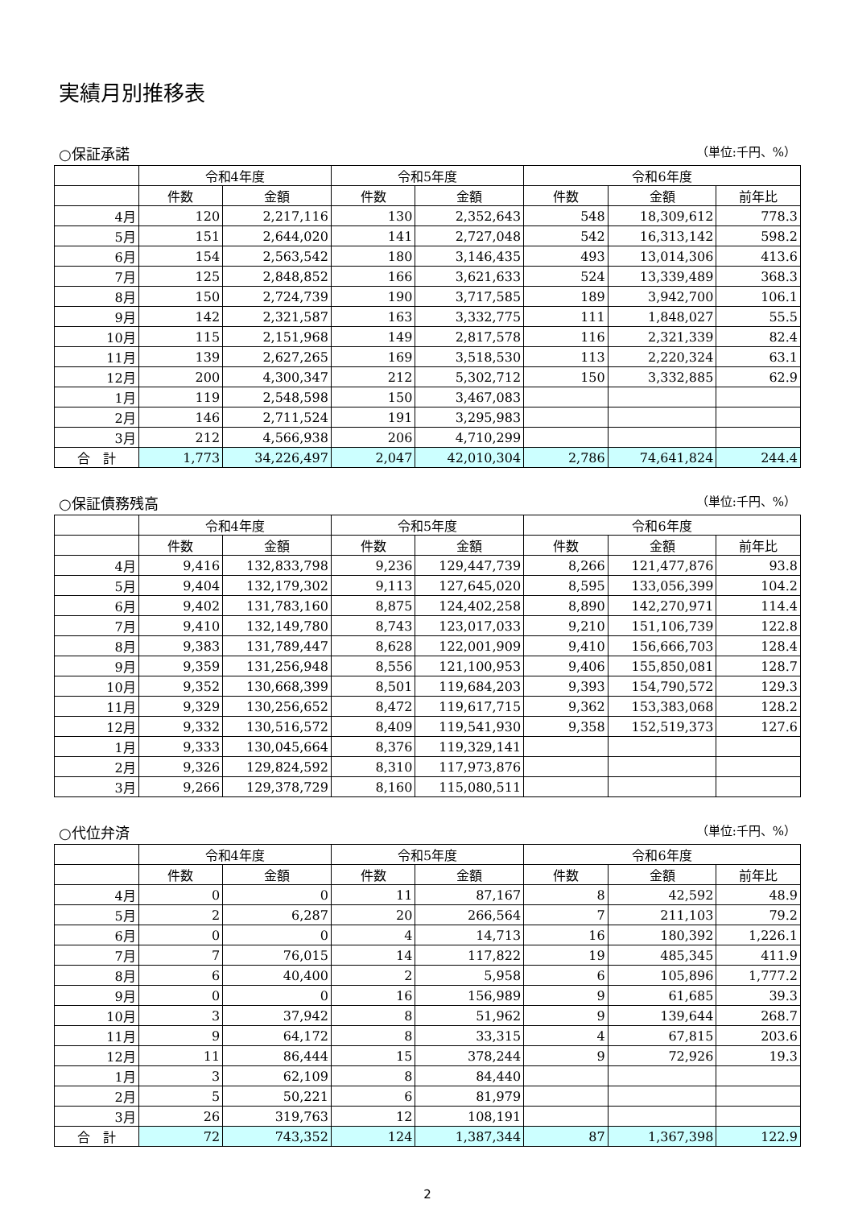実績月別推移表
○保証承諾 （単位:千円、%）
| | 令和4年度 | | 令和5年度 | | 令和6年度 | | |
| --- | --- | --- | --- | --- | --- | --- | --- |
| | 件数 | 金額 | 件数 | 金額 | 件数 | 金額 | 前年比 |
| 4月 | 120 | 2,217,116 | 130 | 2,352,643 | 548 | 18,309,612 | 778.3 |
| 5月 | 151 | 2,644,020 | 141 | 2,727,048 | 542 | 16,313,142 | 598.2 |
| 6月 | 154 | 2,563,542 | 180 | 3,146,435 | 493 | 13,014,306 | 413.6 |
| 7月 | 125 | 2,848,852 | 166 | 3,621,633 | 524 | 13,339,489 | 368.3 |
| 8月 | 150 | 2,724,739 | 190 | 3,717,585 | 189 | 3,942,700 | 106.1 |
| 9月 | 142 | 2,321,587 | 163 | 3,332,775 | 111 | 1,848,027 | 55.5 |
| 10月 | 115 | 2,151,968 | 149 | 2,817,578 | 116 | 2,321,339 | 82.4 |
| 11月 | 139 | 2,627,265 | 169 | 3,518,530 | 113 | 2,220,324 | 63.1 |
| 12月 | 200 | 4,300,347 | 212 | 5,302,712 | 150 | 3,332,885 | 62.9 |
| 1月 | 119 | 2,548,598 | 150 | 3,467,083 | | | |
| 2月 | 146 | 2,711,524 | 191 | 3,295,983 | | | |
| 3月 | 212 | 4,566,938 | 206 | 4,710,299 | | | |
| 合 計 | 1,773 | 34,226,497 | 2,047 | 42,010,304 | 2,786 | 74,641,824 | 244.4 |
○保証債務残高 （単位:千円、%）
| | 令和4年度 | | 令和5年度 | | 令和6年度 | | |
| --- | --- | --- | --- | --- | --- | --- | --- |
| | 件数 | 金額 | 件数 | 金額 | 件数 | 金額 | 前年比 |
| 4月 | 9,416 | 132,833,798 | 9,236 | 129,447,739 | 8,266 | 121,477,876 | 93.8 |
| 5月 | 9,404 | 132,179,302 | 9,113 | 127,645,020 | 8,595 | 133,056,399 | 104.2 |
| 6月 | 9,402 | 131,783,160 | 8,875 | 124,402,258 | 8,890 | 142,270,971 | 114.4 |
| 7月 | 9,410 | 132,149,780 | 8,743 | 123,017,033 | 9,210 | 151,106,739 | 122.8 |
| 8月 | 9,383 | 131,789,447 | 8,628 | 122,001,909 | 9,410 | 156,666,703 | 128.4 |
| 9月 | 9,359 | 131,256,948 | 8,556 | 121,100,953 | 9,406 | 155,850,081 | 128.7 |
| 10月 | 9,352 | 130,668,399 | 8,501 | 119,684,203 | 9,393 | 154,790,572 | 129.3 |
| 11月 | 9,329 | 130,256,652 | 8,472 | 119,617,715 | 9,362 | 153,383,068 | 128.2 |
| 12月 | 9,332 | 130,516,572 | 8,409 | 119,541,930 | 9,358 | 152,519,373 | 127.6 |
| 1月 | 9,333 | 130,045,664 | 8,376 | 119,329,141 | | | |
| 2月 | 9,326 | 129,824,592 | 8,310 | 117,973,876 | | | |
| 3月 | 9,266 | 129,378,729 | 8,160 | 115,080,511 | | | |
○代位弁済 （単位:千円、%）
| | 令和4年度 | | 令和5年度 | | 令和6年度 | | |
| --- | --- | --- | --- | --- | --- | --- | --- |
| | 件数 | 金額 | 件数 | 金額 | 件数 | 金額 | 前年比 |
| 4月 | 0 | 0 | 11 | 87,167 | 8 | 42,592 | 48.9 |
| 5月 | 2 | 6,287 | 20 | 266,564 | 7 | 211,103 | 79.2 |
| 6月 | 0 | 0 | 4 | 14,713 | 16 | 180,392 | 1,226.1 |
| 7月 | 7 | 76,015 | 14 | 117,822 | 19 | 485,345 | 411.9 |
| 8月 | 6 | 40,400 | 2 | 5,958 | 6 | 105,896 | 1,777.2 |
| 9月 | 0 | 0 | 16 | 156,989 | 9 | 61,685 | 39.3 |
| 10月 | 3 | 37,942 | 8 | 51,962 | 9 | 139,644 | 268.7 |
| 11月 | 9 | 64,172 | 8 | 33,315 | 4 | 67,815 | 203.6 |
| 12月 | 11 | 86,444 | 15 | 378,244 | 9 | 72,926 | 19.3 |
| 1月 | 3 | 62,109 | 8 | 84,440 | | | |
| 2月 | 5 | 50,221 | 6 | 81,979 | | | |
| 3月 | 26 | 319,763 | 12 | 108,191 | | | |
| 合 計 | 72 | 743,352 | 124 | 1,387,344 | 87 | 1,367,398 | 122.9 |
2